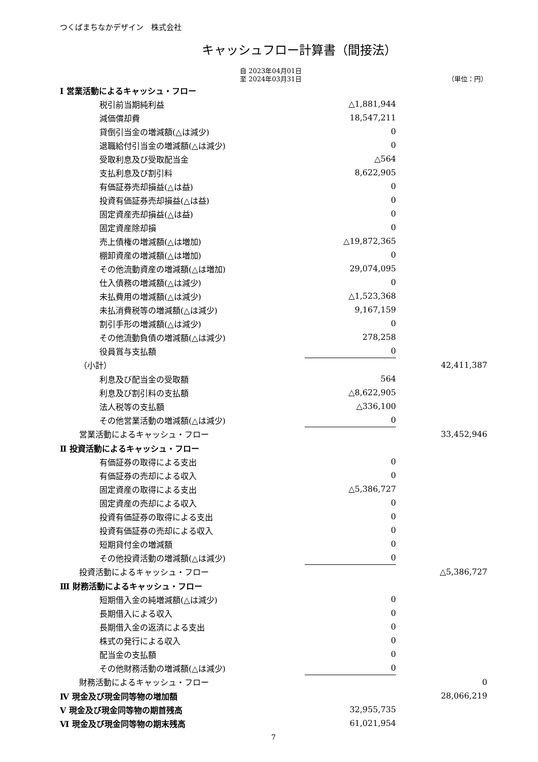つくばまちなかデザイン　株式会社
キャッシュフロー計算書（間接法）
自 2023年04月01日
至 2024年03月31日
（単位：円）
| Ⅰ 営業活動によるキャッシュ・フロー | | |
| 税引前当期純利益 | △1,881,944 | |
| 減価償却費 | 18,547,211 | |
| 貸倒引当金の増減額(△は減少) | 0 | |
| 退職給付引当金の増減額(△は減少) | 0 | |
| 受取利息及び受取配当金 | △564 | |
| 支払利息及び割引料 | 8,622,905 | |
| 有価証券売却損益(△は益) | 0 | |
| 投資有価証券売却損益(△は益) | 0 | |
| 固定資産売却損益(△は益) | 0 | |
| 固定資産除却損 | 0 | |
| 売上債権の増減額(△は増加) | △19,872,365 | |
| 棚卸資産の増減額(△は増加) | 0 | |
| その他流動資産の増減額(△は増加) | 29,074,095 | |
| 仕入債務の増減額(△は減少) | 0 | |
| 未払費用の増減額(△は減少) | △1,523,368 | |
| 未払消費税等の増減額(△は減少) | 9,167,159 | |
| 割引手形の増減額(△は減少) | 0 | |
| その他流動負債の増減額(△は減少) | 278,258 | |
| 役員賞与支払額 | 0 | |
| （小計） | | 42,411,387 |
| 利息及び配当金の受取額 | 564 | |
| 利息及び割引料の支払額 | △8,622,905 | |
| 法人税等の支払額 | △336,100 | |
| その他営業活動の増減額(△は減少) | 0 | |
| 営業活動によるキャッシュ・フロー | | 33,452,946 |
| Ⅱ 投資活動によるキャッシュ・フロー | | |
| 有価証券の取得による支出 | 0 | |
| 有価証券の売却による収入 | 0 | |
| 固定資産の取得による支出 | △5,386,727 | |
| 固定資産の売却による収入 | 0 | |
| 投資有価証券の取得による支出 | 0 | |
| 投資有価証券の売却による収入 | 0 | |
| 短期貸付金の増減額 | 0 | |
| その他投資活動の増減額(△は減少) | 0 | |
| 投資活動によるキャッシュ・フロー | | △5,386,727 |
| Ⅲ 財務活動によるキャッシュ・フロー | | |
| 短期借入金の純増減額(△は減少) | 0 | |
| 長期借入による収入 | 0 | |
| 長期借入金の返済による支出 | 0 | |
| 株式の発行による収入 | 0 | |
| 配当金の支払額 | 0 | |
| その他財務活動の増減額(△は減少) | 0 | |
| 財務活動によるキャッシュ・フロー | | 0 |
| Ⅳ 現金及び現金同等物の増加額 | | 28,066,219 |
| Ⅴ 現金及び現金同等物の期首残高 | 32,955,735 | |
| Ⅵ 現金及び現金同等物の期末残高 | 61,021,954 | |
7